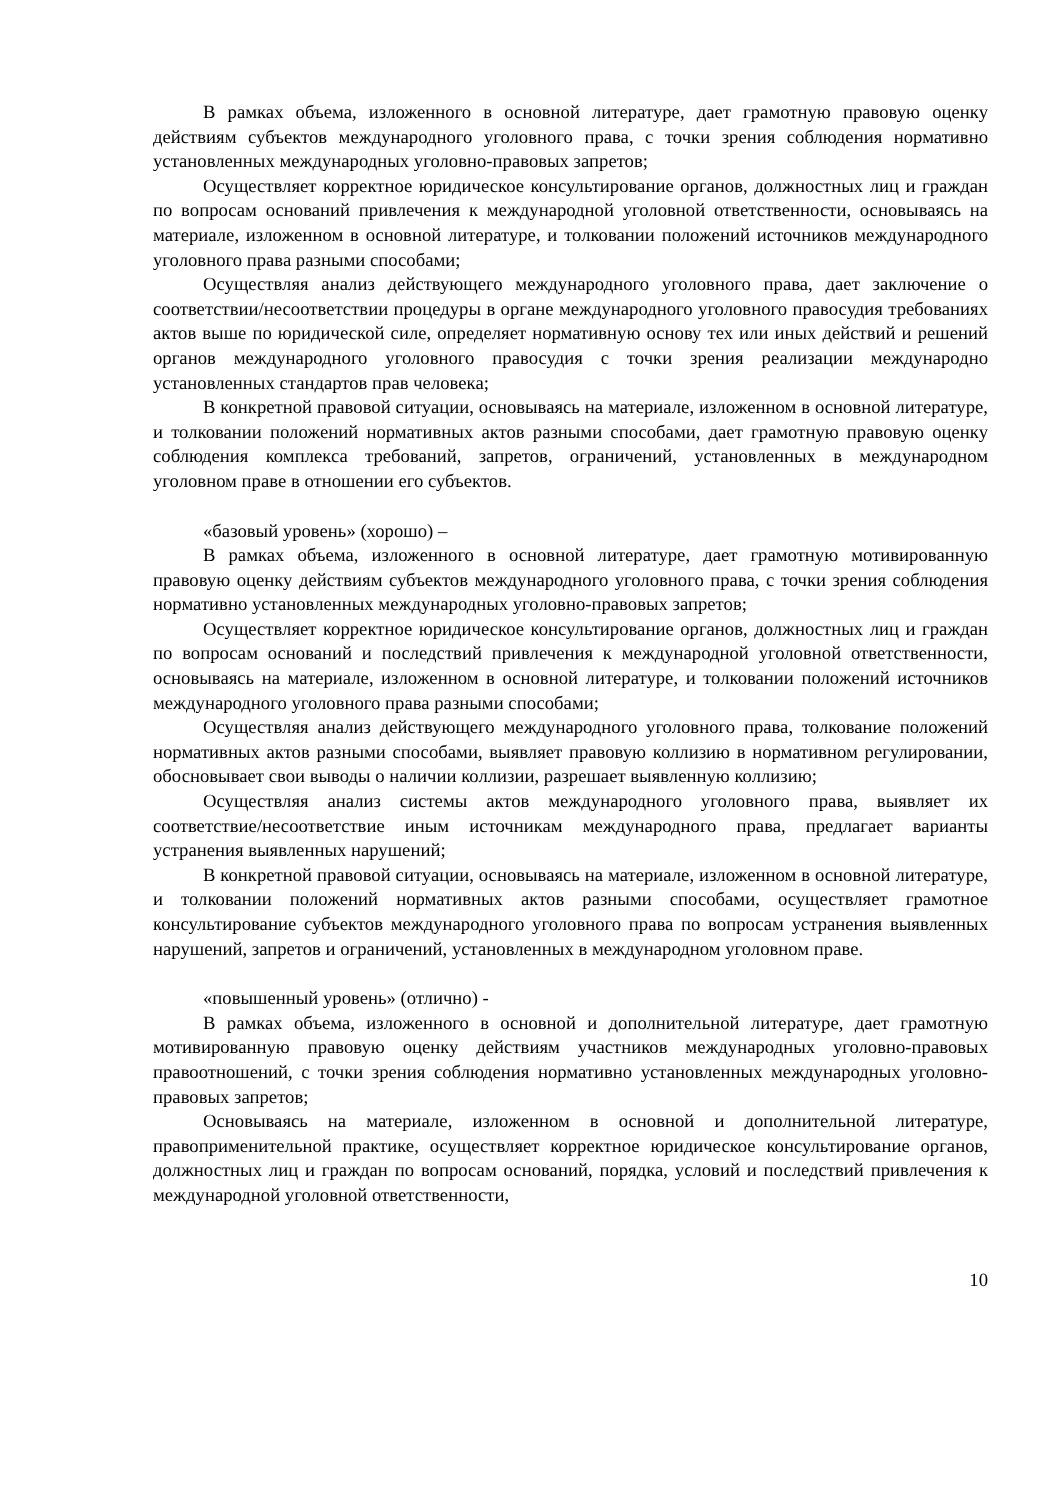В рамках объема, изложенного в основной литературе, дает грамотную правовую оценку действиям субъектов международного уголовного права, с точки зрения соблюдения нормативно установленных международных уголовно-правовых запретов;
Осуществляет корректное юридическое консультирование органов, должностных лиц и граждан по вопросам оснований привлечения к международной уголовной ответственности, основываясь на материале, изложенном в основной литературе, и толковании положений источников международного уголовного права разными способами;
Осуществляя анализ действующего международного уголовного права, дает заключение о соответствии/несоответствии процедуры в органе международного уголовного правосудия требованиях актов выше по юридической силе, определяет нормативную основу тех или иных действий и решений органов международного уголовного правосудия с точки зрения реализации международно установленных стандартов прав человека;
В конкретной правовой ситуации, основываясь на материале, изложенном в основной литературе, и толковании положений нормативных актов разными способами, дает грамотную правовую оценку соблюдения комплекса требований, запретов, ограничений, установленных в международном уголовном праве в отношении его субъектов.
«базовый уровень» (хорошо) –
В рамках объема, изложенного в основной литературе, дает грамотную мотивированную правовую оценку действиям субъектов международного уголовного права, с точки зрения соблюдения нормативно установленных международных уголовно-правовых запретов;
Осуществляет корректное юридическое консультирование органов, должностных лиц и граждан по вопросам оснований и последствий привлечения к международной уголовной ответственности, основываясь на материале, изложенном в основной литературе, и толковании положений источников международного уголовного права разными способами;
Осуществляя анализ действующего международного уголовного права, толкование положений нормативных актов разными способами, выявляет правовую коллизию в нормативном регулировании, обосновывает свои выводы о наличии коллизии, разрешает выявленную коллизию;
Осуществляя анализ системы актов международного уголовного права, выявляет их соответствие/несоответствие иным источникам международного права, предлагает варианты устранения выявленных нарушений;
В конкретной правовой ситуации, основываясь на материале, изложенном в основной литературе, и толковании положений нормативных актов разными способами, осуществляет грамотное консультирование субъектов международного уголовного права по вопросам устранения выявленных нарушений, запретов и ограничений, установленных в международном уголовном праве.
«повышенный уровень» (отлично) -
В рамках объема, изложенного в основной и дополнительной литературе, дает грамотную мотивированную правовую оценку действиям участников международных уголовно-правовых правоотношений, с точки зрения соблюдения нормативно установленных международных уголовно-правовых запретов;
Основываясь на материале, изложенном в основной и дополнительной литературе, правоприменительной практике, осуществляет корректное юридическое консультирование органов, должностных лиц и граждан по вопросам оснований, порядка, условий и последствий привлечения к международной уголовной ответственности,
10